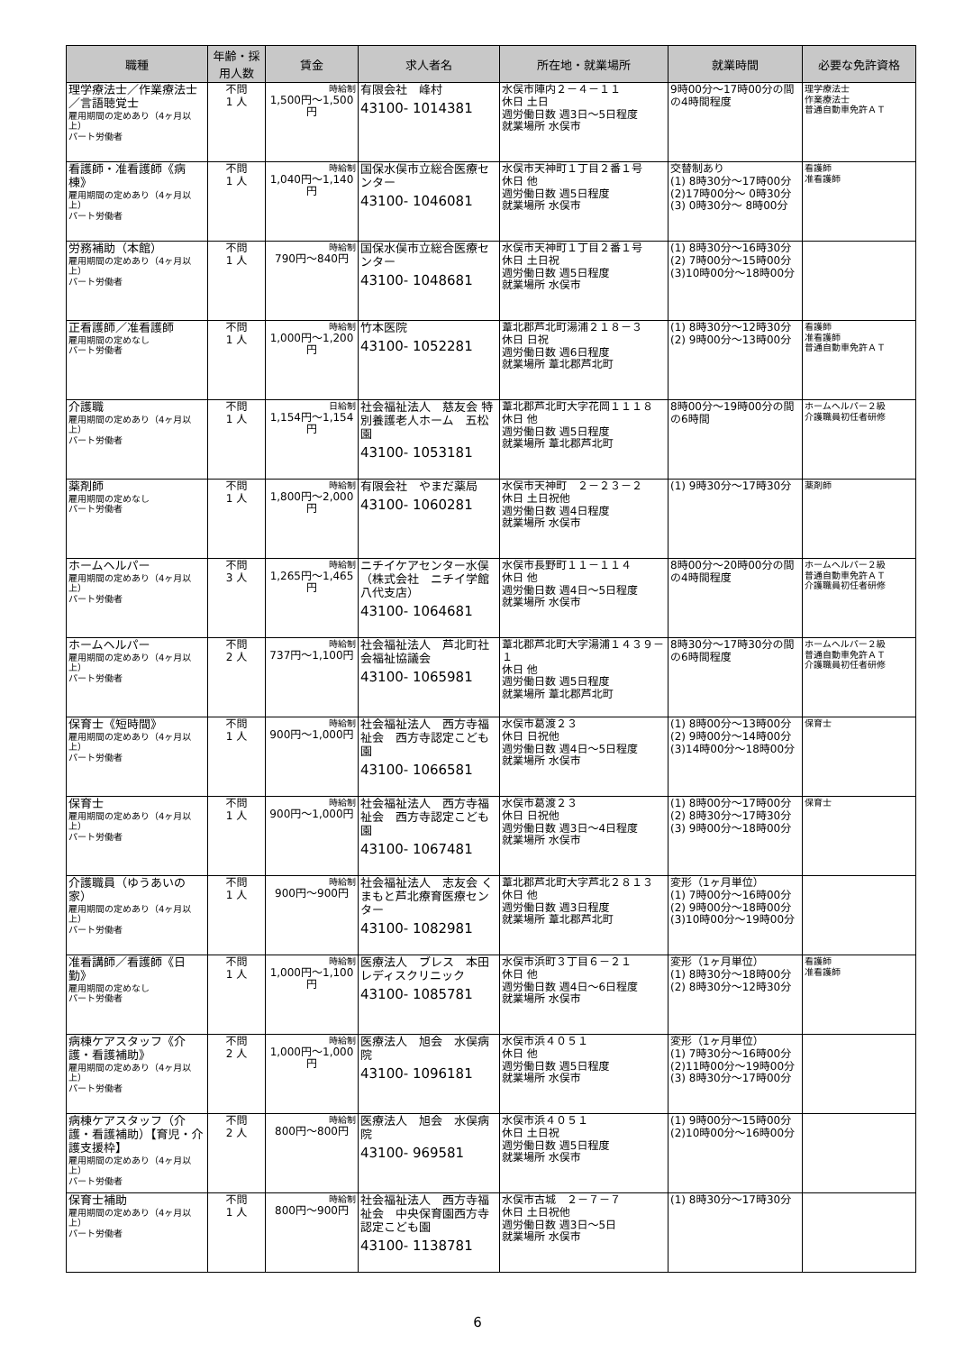| 職種 | 年齢・採用人数 | 賃金 | 求人者名 | 所在地・就業場所 | 就業時間 | 必要な免許資格 |
| --- | --- | --- | --- | --- | --- | --- |
| 理学療法士／作業療法士／言語聴覚士 雇用期間の定めあり（4ヶ月以上） パート労働者 | 不問 1 人 | 時給制 1,500円～1,500円 | 有限会社 峰村 43100- 1014381 | 水俣市陣内２－４－１１ 休日 土日 週労働日数 週3日～5日程度 就業場所 水俣市 | 9時00分～17時00分の間の4時間程度 | 理学療法士 作業療法士 普通自動車免許ＡＴ |
| 看護師・准看護師《病棟》 雇用期間の定めあり（4ヶ月以上） パート労働者 | 不問 1 人 | 時給制 1,040円～1,140円 | 国保水俣市立総合医療センター 43100- 1046081 | 水俣市天神町１丁目２番１号 休日 他 週労働日数 週5日程度 就業場所 水俣市 | 交替制あり (1) 8時30分～17時00分 (2)17時00分～ 0時30分 (3) 0時30分～ 8時00分 | 看護師 准看護師 |
| 労務補助（本館） 雇用期間の定めあり（4ヶ月以上） パート労働者 | 不問 1 人 | 時給制 790円～840円 | 国保水俣市立総合医療センター 43100- 1048681 | 水俣市天神町１丁目２番１号 休日 土日祝 週労働日数 週5日程度 就業場所 水俣市 | (1) 8時30分～16時30分 (2) 7時00分～15時00分 (3)10時00分～18時00分 | |
| 正看護師／准看護師 雇用期間の定めなし パート労働者 | 不問 1 人 | 時給制 1,000円～1,200円 | 竹本医院 43100- 1052281 | 葦北郡芦北町湯浦２１８－３ 休日 日祝 週労働日数 週6日程度 就業場所 葦北郡芦北町 | (1) 8時30分～12時30分 (2) 9時00分～13時00分 | 看護師 准看護師 普通自動車免許ＡＴ |
| 介護職 雇用期間の定めあり（4ヶ月以上） パート労働者 | 不問 1 人 | 日給制 1,154円～1,154円 | 社会福祉法人 慈友会 特別養護老人ホーム 五松園 43100- 1053181 | 葦北郡芦北町大字花岡１１１８ 休日 他 週労働日数 週5日程度 就業場所 葦北郡芦北町 | 8時00分～19時00分の間の6時間 | ホームヘルパー２級 介護職員初任者研修 |
| 薬剤師 雇用期間の定めなし パート労働者 | 不問 1 人 | 時給制 1,800円～2,000円 | 有限会社 やまだ薬局 43100- 1060281 | 水俣市天神町 ２－２３－２ 休日 土日祝他 週労働日数 週4日程度 就業場所 水俣市 | (1) 9時30分～17時30分 | 薬剤師 |
| ホームヘルパー 雇用期間の定めあり（4ヶ月以上） パート労働者 | 不問 3 人 | 時給制 1,265円～1,465円 | ニチイケアセンター水俣（株式会社 ニチイ学館八代支店） 43100- 1064681 | 水俣市長野町１１－１１４ 休日 他 週労働日数 週4日～5日程度 就業場所 水俣市 | 8時00分～20時00分の間の4時間程度 | ホームヘルパー２級 普通自動車免許ＡＴ 介護職員初任者研修 |
| ホームヘルパー 雇用期間の定めあり（4ヶ月以上） パート労働者 | 不問 2 人 | 時給制 737円～1,100円 | 社会福祉法人 芦北町社会福祉協議会 43100- 1065981 | 葦北郡芦北町大字湯浦１４３９－１ 休日 他 週労働日数 週5日程度 就業場所 葦北郡芦北町 | 8時30分～17時30分の間の6時間程度 | ホームヘルパー２級 普通自動車免許ＡＴ 介護職員初任者研修 |
| 保育士《短時間》 雇用期間の定めあり（4ヶ月以上） パート労働者 | 不問 1 人 | 時給制 900円～1,000円 | 社会福祉法人 西方寺福祉会 西方寺認定こども園 43100- 1066581 | 水俣市葛渡２３ 休日 日祝他 週労働日数 週4日～5日程度 就業場所 水俣市 | (1) 8時00分～13時00分 (2) 9時00分～14時00分 (3)14時00分～18時00分 | 保育士 |
| 保育士 雇用期間の定めあり（4ヶ月以上） パート労働者 | 不問 1 人 | 時給制 900円～1,000円 | 社会福祉法人 西方寺福祉会 西方寺認定こども園 43100- 1067481 | 水俣市葛渡２３ 休日 日祝他 週労働日数 週3日～4日程度 就業場所 水俣市 | (1) 8時00分～17時00分 (2) 8時30分～17時30分 (3) 9時00分～18時00分 | 保育士 |
| 介護職員（ゆうあいの家） 雇用期間の定めあり（4ヶ月以上） パート労働者 | 不問 1 人 | 時給制 900円～900円 | 社会福祉法人 志友会 くまもと芦北療育医療センター 43100- 1082981 | 葦北郡芦北町大字芦北２８１３ 休日 他 週労働日数 週3日程度 就業場所 葦北郡芦北町 | 変形（1ヶ月単位） (1) 7時00分～16時00分 (2) 9時00分～18時00分 (3)10時00分～19時00分 | |
| 准看講師／看護師《日勤》 雇用期間の定めなし パート労働者 | 不問 1 人 | 時給制 1,000円～1,100円 | 医療法人 ブレス 本田レディスクリニック 43100- 1085781 | 水俣市浜町３丁目６－２１ 休日 他 週労働日数 週4日～6日程度 就業場所 水俣市 | 変形（1ヶ月単位） (1) 8時30分～18時00分 (2) 8時30分～12時30分 | 看護師 准看護師 |
| 病棟ケアスタッフ《介護・看護補助》 雇用期間の定めあり（4ヶ月以上） パート労働者 | 不問 2 人 | 時給制 1,000円～1,000円 | 医療法人 旭会 水俣病院 43100- 1096181 | 水俣市浜４０５１ 休日 他 週労働日数 週5日程度 就業場所 水俣市 | 変形（1ヶ月単位） (1) 7時30分～16時00分 (2)11時00分～19時00分 (3) 8時30分～17時00分 | |
| 病棟ケアスタッフ（介護・看護補助）【育児・介護支援枠】 雇用期間の定めあり（4ヶ月以上） パート労働者 | 不問 2 人 | 時給制 800円～800円 | 医療法人 旭会 水俣病院 43100- 969581 | 水俣市浜４０５１ 休日 土日祝 週労働日数 週5日程度 就業場所 水俣市 | (1) 9時00分～15時00分 (2)10時00分～16時00分 | |
| 保育士補助 雇用期間の定めあり（4ヶ月以上） パート労働者 | 不問 1 人 | 時給制 800円～900円 | 社会福祉法人 西方寺福祉会 中央保育園西方寺認定こども園 43100- 1138781 | 水俣市古城 ２－７－７ 休日 土日祝他 週労働日数 週3日～5日 就業場所 水俣市 | (1) 8時30分～17時30分 | |
6